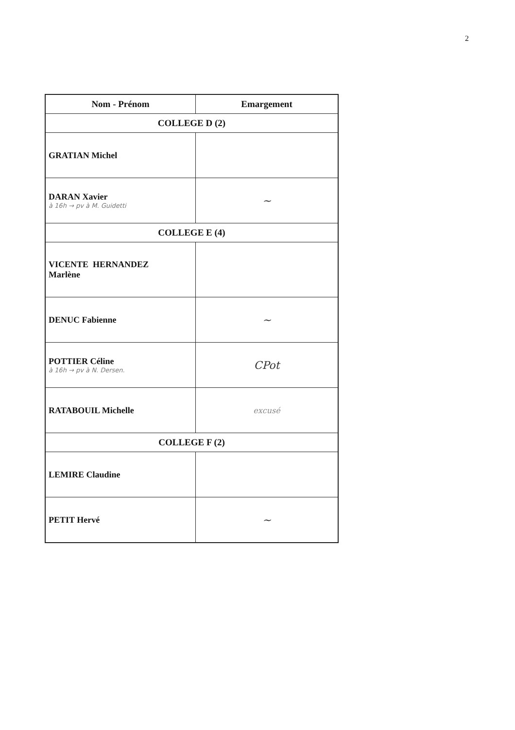2
| Nom - Prénom | Emargement |
| --- | --- |
| COLLEGE D (2) | |
| GRATIAN Michel | |
| DARAN Xavier à 16h → pv à M. Guidetti | ~ |
| COLLEGE E (4) | |
| VICENTE HERNANDEZ Marlène | |
| DENUC Fabienne | ~ |
| POTTIER Céline à 16h → pv à N. Dersen. | CPot |
| RATABOUIL Michelle | excusé |
| COLLEGE F (2) | |
| LEMIRE Claudine | |
| PETIT Hervé | ~ |